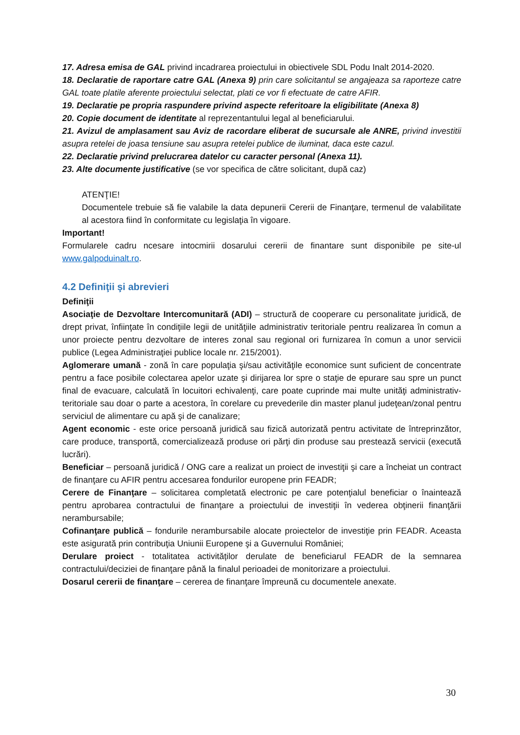17. Adresa emisa de GAL privind incadrarea proiectului in obiectivele SDL Podu Inalt 2014-2020.
18. Declaratie de raportare catre GAL (Anexa 9) prin care solicitantul se angajeaza sa raporteze catre GAL toate platile aferente proiectului selectat, plati ce vor fi efectuate de catre AFIR.
19. Declaratie pe propria raspundere privind aspecte referitoare la eligibilitate (Anexa 8)
20. Copie document de identitate al reprezentantului legal al beneficiarului.
21. Avizul de amplasament sau Aviz de racordare eliberat de sucursale ale ANRE, privind investitii asupra retelei de joasa tensiune sau asupra retelei publice de iluminat, daca este cazul.
22. Declaratie privind prelucrarea datelor cu caracter personal (Anexa 11).
23. Alte documente justificative (se vor specifica de către solicitant, după caz)
ATENŢIE!
Documentele trebuie să fie valabile la data depunerii Cererii de Finanţare, termenul de valabilitate al acestora fiind în conformitate cu legislaţia în vigoare.
Important!
Formularele cadru ncesare intocmirii dosarului cererii de finantare sunt disponibile pe site-ul www.galpoduinalt.ro.
4.2 Definiţii şi abrevieri
Definiţii
Asociaţie de Dezvoltare Intercomunitară (ADI) – structură de cooperare cu personalitate juridică, de drept privat, înfiinţate în condiţiile legii de unităţiile administrativ teritoriale pentru realizarea în comun a unor proiecte pentru dezvoltare de interes zonal sau regional ori furnizarea în comun a unor servicii publice (Legea Administraţiei publice locale nr. 215/2001).
Aglomerare umană - zonă în care populaţia şi/sau activităţile economice sunt suficient de concentrate pentru a face posibile colectarea apelor uzate şi dirijarea lor spre o staţie de epurare sau spre un punct final de evacuare, calculată în locuitori echivalenţi, care poate cuprinde mai multe unităţi administrativ-teritoriale sau doar o parte a acestora, în corelare cu prevederile din master planul judeţean/zonal pentru serviciul de alimentare cu apă şi de canalizare;
Agent economic - este orice persoană juridică sau fizică autorizată pentru activitate de întreprinzător, care produce, transportă, comercializează produse ori părţi din produse sau prestează servicii (execută lucrări).
Beneficiar – persoană juridică / ONG care a realizat un proiect de investiţii şi care a încheiat un contract de finanţare cu AFIR pentru accesarea fondurilor europene prin FEADR;
Cerere de Finanţare – solicitarea completată electronic pe care potenţialul beneficiar o înaintează pentru aprobarea contractului de finanţare a proiectului de investiţii în vederea obţinerii finanţării nerambursabile;
Cofinanţare publică – fondurile nerambursabile alocate proiectelor de investiţie prin FEADR. Aceasta este asigurată prin contribuţia Uniunii Europene şi a Guvernului României;
Derulare proiect - totalitatea activităților derulate de beneficiarul FEADR de la semnarea contractului/deciziei de finanţare până la finalul perioadei de monitorizare a proiectului.
Dosarul cererii de finanţare – cererea de finanţare împreună cu documentele anexate.
30